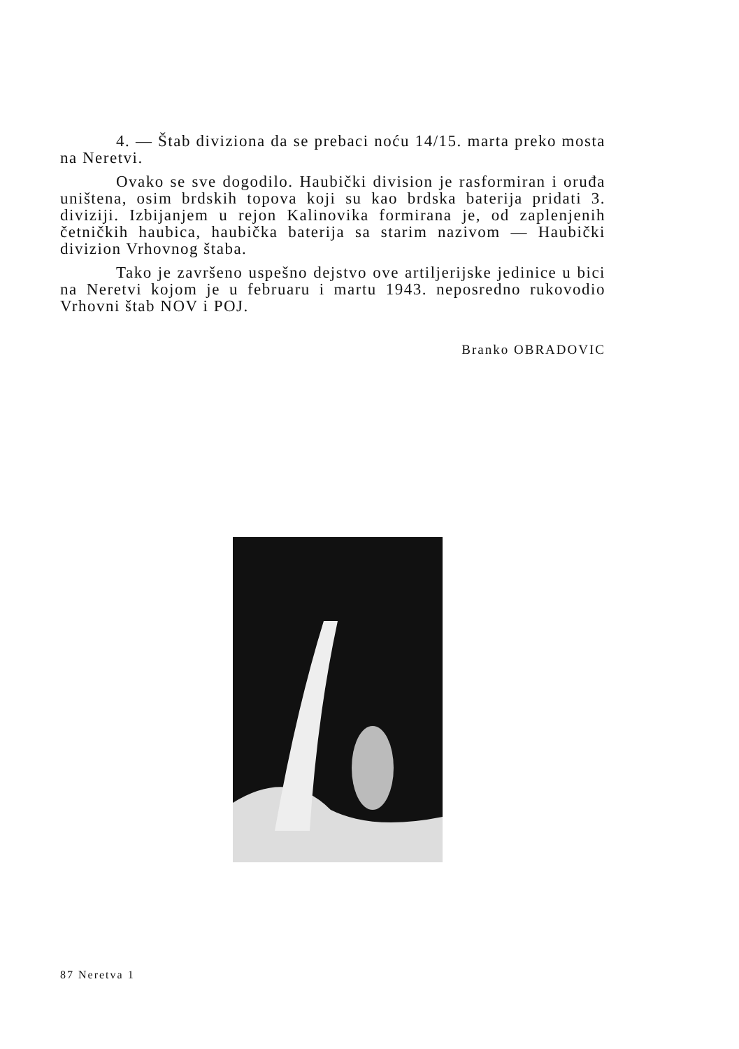4. — Štab diviziona da se prebaci noću 14/15. marta preko mosta na Neretvi.
Ovako se sve dogodilo. Haubički division je rasformiran i oruđa uništena, osim brdskih topova koji su kao brdska baterija pridati 3. diviziji. Izbijanjem u rejon Kalinovika formirana je, od zaplenjenih četničkih haubica, haubička baterija sa starim nazivom — Haubički divizion Vrhovnog štaba.
Tako je završeno uspešno dejstvo ove artiljerijske jedinice u bici na Neretvi kojom je u februaru i martu 1943. neposredno rukovodio Vrhovni štab NOV i POJ.
Branko OBRADOVIC
87 Neretva 1